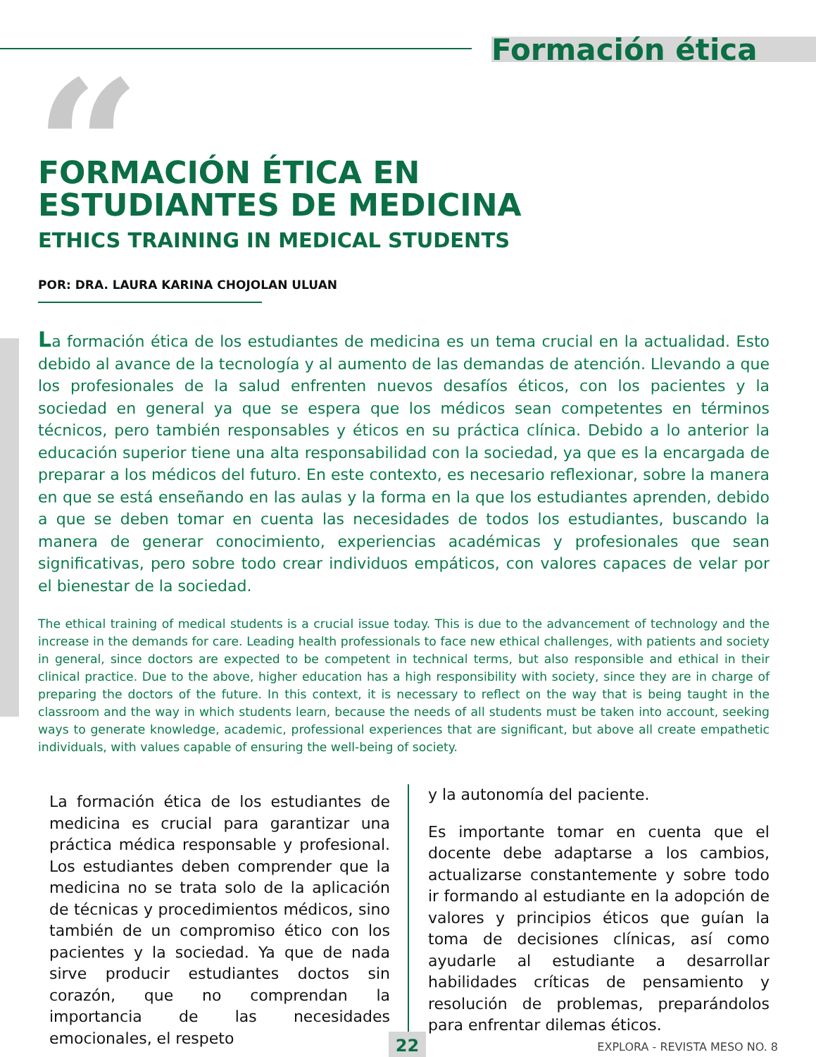“
Formación ética
FORMACIÓN ÉTICA EN
ESTUDIANTES DE MEDICINA
ETHICS TRAINING IN MEDICAL STUDENTS
POR: DRA. LAURA KARINA CHOJOLAN ULUAN
La formación ética de los estudiantes de medicina es un tema crucial en la actualidad. Esto debido al avance de la tecnología y al aumento de las demandas de atención. Llevando a que los profesionales de la salud enfrenten nuevos desafíos éticos, con los pacientes y la sociedad en general ya que se espera que los médicos sean competentes en términos técnicos, pero también responsables y éticos en su práctica clínica. Debido a lo anterior la educación superior tiene una alta responsabilidad con la sociedad, ya que es la encargada de preparar a los médicos del futuro. En este contexto, es necesario reflexionar, sobre la manera en que se está enseñando en las aulas y la forma en la que los estudiantes aprenden, debido a que se deben tomar en cuenta las necesidades de todos los estudiantes, buscando la manera de generar conocimiento, experiencias académicas y profesionales que sean significativas, pero sobre todo crear individuos empáticos, con valores capaces de velar por el bienestar de la sociedad.
The ethical training of medical students is a crucial issue today. This is due to the advancement of technology and the increase in the demands for care. Leading health professionals to face new ethical challenges, with patients and society in general, since doctors are expected to be competent in technical terms, but also responsible and ethical in their clinical practice. Due to the above, higher education has a high responsibility with society, since they are in charge of preparing the doctors of the future. In this context, it is necessary to reflect on the way that is being taught in the classroom and the way in which students learn, because the needs of all students must be taken into account, seeking ways to generate knowledge, academic, professional experiences that are significant, but above all create empathetic individuals, with values capable of ensuring the well-being of society.
La formación ética de los estudiantes de medicina es crucial para garantizar una práctica médica responsable y profesional. Los estudiantes deben comprender que la medicina no se trata solo de la aplicación de técnicas y procedimientos médicos, sino también de un compromiso ético con los pacientes y la sociedad. Ya que de nada sirve producir estudiantes doctos sin corazón, que no comprendan la importancia de las necesidades emocionales, el respeto
y la autonomía del paciente.
Es importante tomar en cuenta que el docente debe adaptarse a los cambios, actualizarse constantemente y sobre todo ir formando al estudiante en la adopción de valores y principios éticos que guían la toma de decisiones clínicas, así como ayudarle al estudiante a desarrollar habilidades críticas de pensamiento y resolución de problemas, preparándolos para enfrentar dilemas éticos.
22 EXPLORA - REVISTA MESO NO. 8